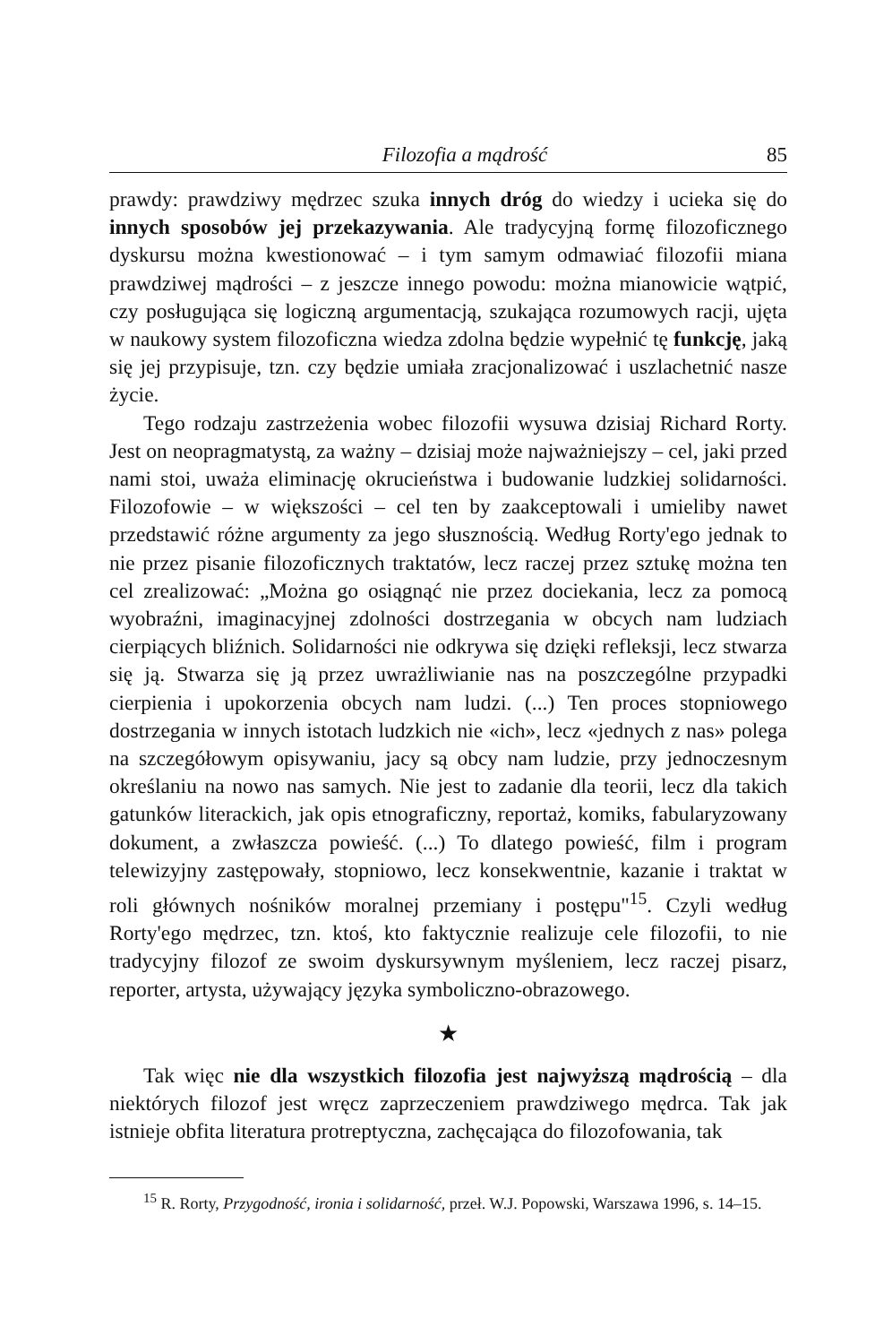Filozofia a mądrość 85
prawdy: prawdziwy mędrzec szuka innych dróg do wiedzy i ucieka się do innych sposobów jej przekazywania. Ale tradycyjną formę filozoficznego dyskursu można kwestionować – i tym samym odmawiać filozofii miana prawdziwej mądrości – z jeszcze innego powodu: można mianowicie wątpić, czy posługująca się logiczną argumentacją, szukająca rozumowych racji, ujęta w naukowy system filozoficzna wiedza zdolna będzie wypełnić tę funkcję, jaką się jej przypisuje, tzn. czy będzie umiała zracjonalizować i uszlachetnić nasze życie.
Tego rodzaju zastrzeżenia wobec filozofii wysuwa dzisiaj Richard Rorty. Jest on neopragmatystą, za ważny – dzisiaj może najważniejszy – cel, jaki przed nami stoi, uważa eliminację okrucieństwa i budowanie ludzkiej solidarności. Filozofowie – w większości – cel ten by zaakceptowali i umieliby nawet przedstawić różne argumenty za jego słusznością. Według Rorty'ego jednak to nie przez pisanie filozoficznych traktatów, lecz raczej przez sztukę można ten cel zrealizować: „Można go osiągnąć nie przez dociekania, lecz za pomocą wyobraźni, imaginacyjnej zdolności dostrzegania w obcych nam ludziach cierpiących bliźnich. Solidarności nie odkrywa się dzięki refleksji, lecz stwarza się ją. Stwarza się ją przez uwrażliwianie nas na poszczególne przypadki cierpienia i upokorzenia obcych nam ludzi. (...) Ten proces stopniowego dostrzegania w innych istotach ludzkich nie «ich», lecz «jednych z nas» polega na szczegółowym opisywaniu, jacy są obcy nam ludzie, przy jednoczesnym określaniu na nowo nas samych. Nie jest to zadanie dla teorii, lecz dla takich gatunków literackich, jak opis etnograficzny, reportaż, komiks, fabularyzowany dokument, a zwłaszcza powieść. (...) To dlatego powieść, film i program telewizyjny zastępowały, stopniowo, lecz konsekwentnie, kazanie i traktat w roli głównych nośników moralnej przemiany i postępu"<sup>15</sup>. Czyli według Rorty'ego mędrzec, tzn. ktoś, kto faktycznie realizuje cele filozofii, to nie tradycyjny filozof ze swoim dyskursywnym myśleniem, lecz raczej pisarz, reporter, artysta, używający języka symboliczno-obrazowego.
★
Tak więc nie dla wszystkich filozofia jest najwyższą mądrością – dla niektórych filozof jest wręcz zaprzeczeniem prawdziwego mędrca. Tak jak istnieje obfita literatura protreptyczna, zachęcająca do filozofowania, tak
<sup>15</sup> R. Rorty, Przygodność, ironia i solidarność, przeł. W.J. Popowski, Warszawa 1996, s. 14–15.